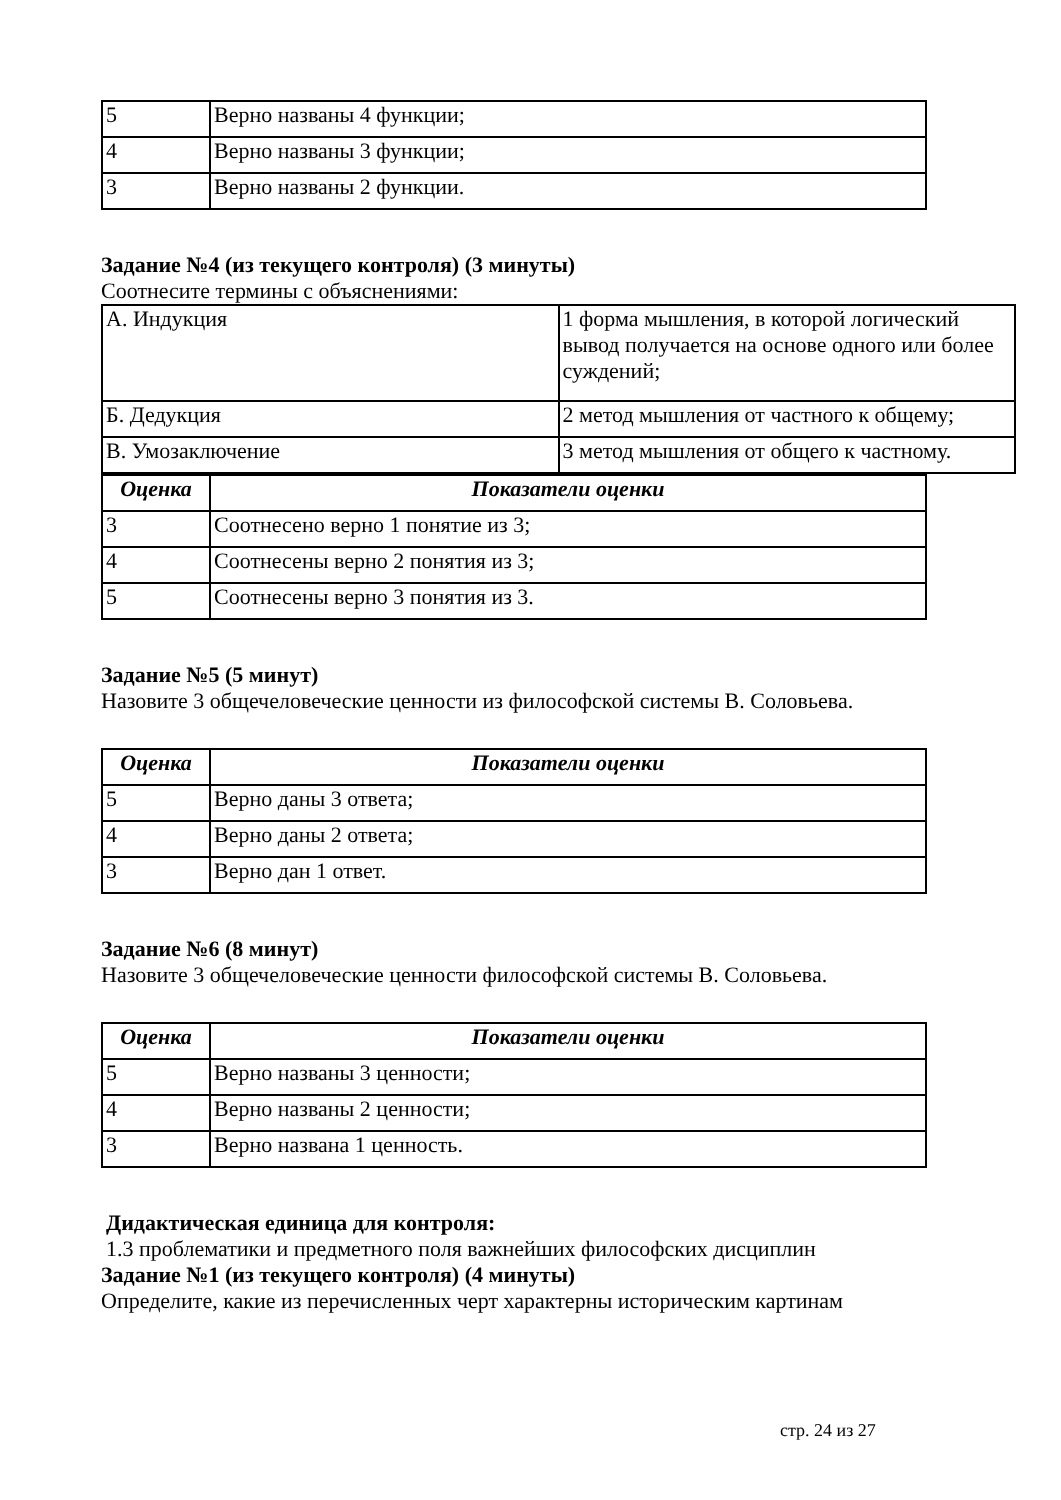| 5 | Верно названы 4 функции; |
| 4 | Верно названы 3 функции; |
| 3 | Верно названы 2 функции. |
Задание №4 (из текущего контроля) (3 минуты)
Соотнесите термины с объяснениями:
| А. Индукция | 1 форма мышления, в которой логический вывод получается на основе одного или более суждений; |
| Б. Дедукция | 2 метод мышления от частного к общему; |
| В. Умозаключение | 3 метод мышления от общего к частному. |
| Оценка | Показатели оценки |
| --- | --- |
| 3 | Соотнесено верно 1 понятие из 3; |
| 4 | Соотнесены верно 2 понятия из 3; |
| 5 | Соотнесены верно 3 понятия из 3. |
Задание №5 (5 минут)
Назовите 3 общечеловеческие ценности из философской системы В. Соловьева.
| Оценка | Показатели оценки |
| --- | --- |
| 5 | Верно даны 3 ответа; |
| 4 | Верно даны 2 ответа; |
| 3 | Верно дан 1 ответ. |
Задание №6 (8 минут)
Назовите 3 общечеловеческие ценности философской системы В. Соловьева.
| Оценка | Показатели оценки |
| --- | --- |
| 5 | Верно названы 3 ценности; |
| 4 | Верно названы 2 ценности; |
| 3 | Верно названа 1 ценность. |
Дидактическая единица для контроля:
1.3 проблематики и предметного поля важнейших философских дисциплин
Задание №1 (из текущего контроля) (4 минуты)
Определите, какие из перечисленных черт характерны историческим картинам
стр. 24 из 27